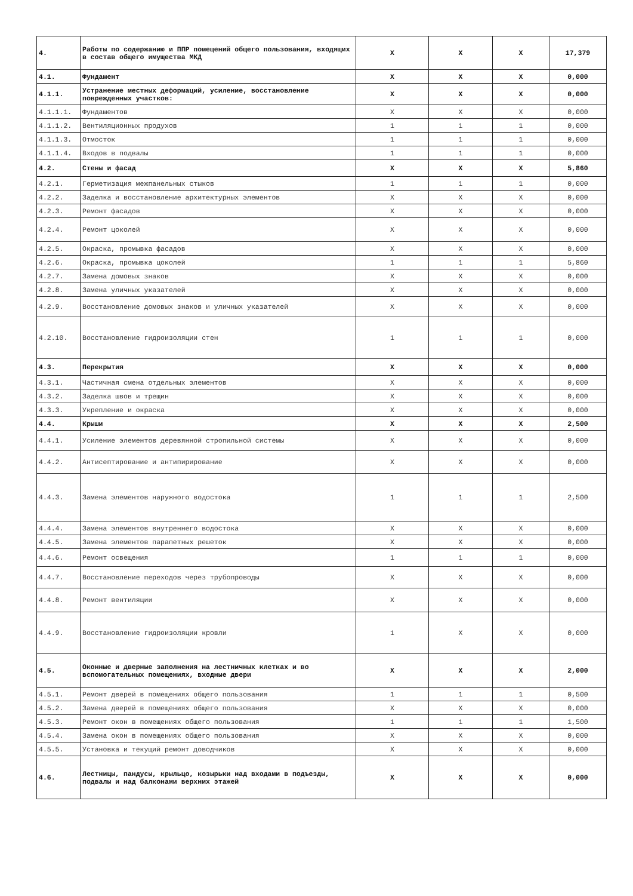| 4. | Работы по содержанию и ППР помещений общего пользования, входящих в состав общего имущества МКД | X | X | X | 17,379 |
| 4.1. | Фундамент | X | X | X | 0,000 |
| 4.1.1. | Устранение местных деформаций, усиление, восстановление поврежденных участков: | X | X | X | 0,000 |
| 4.1.1.1. | Фундаментов | X | X | X | 0,000 |
| 4.1.1.2. | Вентиляционных продухов | 1 | 1 | 1 | 0,000 |
| 4.1.1.3. | Отмосток | 1 | 1 | 1 | 0,000 |
| 4.1.1.4. | Входов в подвалы | 1 | 1 | 1 | 0,000 |
| 4.2. | Стены и фасад | X | X | X | 5,860 |
| 4.2.1. | Герметизация межпанельных стыков | 1 | 1 | 1 | 0,000 |
| 4.2.2. | Заделка и восстановление архитектурных элементов | X | X | X | 0,000 |
| 4.2.3. | Ремонт фасадов | X | X | X | 0,000 |
| 4.2.4. | Ремонт цоколей | X | X | X | 0,000 |
| 4.2.5. | Окраска, промывка фасадов | X | X | X | 0,000 |
| 4.2.6. | Окраска, промывка цоколей | 1 | 1 | 1 | 5,860 |
| 4.2.7. | Замена домовых знаков | X | X | X | 0,000 |
| 4.2.8. | Замена уличных указателей | X | X | X | 0,000 |
| 4.2.9. | Восстановление домовых знаков и уличных указателей | X | X | X | 0,000 |
| 4.2.10. | Восстановление гидроизоляции стен | 1 | 1 | 1 | 0,000 |
| 4.3. | Перекрытия | X | X | X | 0,000 |
| 4.3.1. | Частичная смена отдельных элементов | X | X | X | 0,000 |
| 4.3.2. | Заделка швов и трещин | X | X | X | 0,000 |
| 4.3.3. | Укрепление и окраска | X | X | X | 0,000 |
| 4.4. | Крыши | X | X | X | 2,500 |
| 4.4.1. | Усиление элементов деревянной стропильной системы | X | X | X | 0,000 |
| 4.4.2. | Антисептирование и антипирирование | X | X | X | 0,000 |
| 4.4.3. | Замена элементов наружного водостока | 1 | 1 | 1 | 2,500 |
| 4.4.4. | Замена элементов внутреннего водостока | X | X | X | 0,000 |
| 4.4.5. | Замена элементов парапетных решеток | X | X | X | 0,000 |
| 4.4.6. | Ремонт освещения | 1 | 1 | 1 | 0,000 |
| 4.4.7. | Восстановление переходов через трубопроводы | X | X | X | 0,000 |
| 4.4.8. | Ремонт вентиляции | X | X | X | 0,000 |
| 4.4.9. | Восстановление гидроизоляции кровли | 1 | X | X | 0,000 |
| 4.5. | Оконные и дверные заполнения на лестничных клетках и во вспомогательных помещениях, входные двери | X | X | X | 2,000 |
| 4.5.1. | Ремонт дверей в помещениях общего пользования | 1 | 1 | 1 | 0,500 |
| 4.5.2. | Замена дверей в помещениях общего пользования | X | X | X | 0,000 |
| 4.5.3. | Ремонт окон в помещениях общего пользования | 1 | 1 | 1 | 1,500 |
| 4.5.4. | Замена окон в помещениях общего пользования | X | X | X | 0,000 |
| 4.5.5. | Установка и текущий ремонт доводчиков | X | X | X | 0,000 |
| 4.6. | Лестницы, пандусы, крыльцо, козырьки над входами в подъезды, подвалы и над балконами верхних этажей | X | X | X | 0,000 |